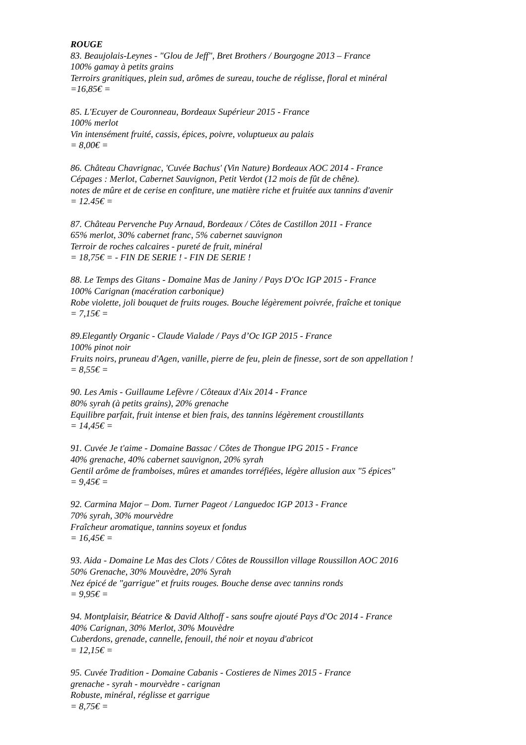ROUGE
83. Beaujolais-Leynes - "Glou de Jeff", Bret Brothers / Bourgogne 2013 – France
100% gamay à petits grains
Terroirs granitiques, plein sud, arômes de sureau, touche de réglisse, floral et minéral
=16,85€ =
85. L'Ecuyer de Couronneau, Bordeaux Supérieur 2015 - France
100% merlot
Vin intensément fruité, cassis, épices, poivre, voluptueux au palais
= 8,00€ =
86. Château Chavrignac, 'Cuvée Bachus' (Vin Nature) Bordeaux AOC 2014 - France
Cépages : Merlot, Cabernet Sauvignon, Petit Verdot (12 mois de fût de chêne).
notes de mûre et de cerise en confiture, une matière riche et fruitée aux tannins d'avenir
= 12.45€ =
87. Château Pervenche Puy Arnaud, Bordeaux / Côtes de Castillon 2011 - France
65% merlot, 30% cabernet franc, 5% cabernet sauvignon
Terroir de roches calcaires - pureté de fruit, minéral
= 18,75€ = - FIN DE SERIE ! - FIN DE SERIE !
88. Le Temps des Gitans - Domaine Mas de Janiny / Pays D'Oc IGP 2015 - France
100% Carignan (macération carbonique)
Robe violette, joli bouquet de fruits rouges. Bouche légèrement poivrée, fraîche et tonique
= 7,15€ =
89.Elegantly Organic - Claude Vialade / Pays d’Oc IGP 2015 - France
100% pinot noir
Fruits noirs, pruneau d'Agen, vanille, pierre de feu, plein de finesse, sort de son appellation !
= 8,55€ =
90. Les Amis - Guillaume Lefèvre / Côteaux d'Aix 2014 - France
80% syrah (à petits grains), 20% grenache
Equilibre parfait, fruit intense et bien frais, des tannins légèrement croustillants
= 14,45€ =
91. Cuvée Je t'aime - Domaine Bassac / Côtes de Thongue IPG 2015 - France
40% grenache, 40% cabernet sauvignon, 20% syrah
Gentil arôme de framboises, mûres et amandes torréfiées, légère allusion aux "5 épices"
= 9,45€ =
92. Carmina Major – Dom. Turner Pageot / Languedoc IGP 2013 - France
70% syrah, 30% mourvèdre
Fraîcheur aromatique, tannins soyeux et fondus
= 16,45€ =
93. Aida - Domaine Le Mas des Clots / Côtes de Roussillon village Roussillon AOC 2016
50% Grenache, 30% Mouvèdre, 20% Syrah
Nez épicé de "garrigue" et fruits rouges. Bouche dense avec tannins ronds
= 9,95€ =
94. Montplaisir, Béatrice & David Althoff - sans soufre ajouté Pays d'Oc 2014 - France
40% Carignan, 30% Merlot, 30% Mouvèdre
Cuberdons, grenade, cannelle, fenouil, thé noir et noyau d'abricot
= 12,15€ =
95. Cuvée Tradition - Domaine Cabanis - Costieres de Nimes 2015 - France
grenache - syrah - mourvèdre - carignan
Robuste, minéral, réglisse et garrigue
= 8,75€ =